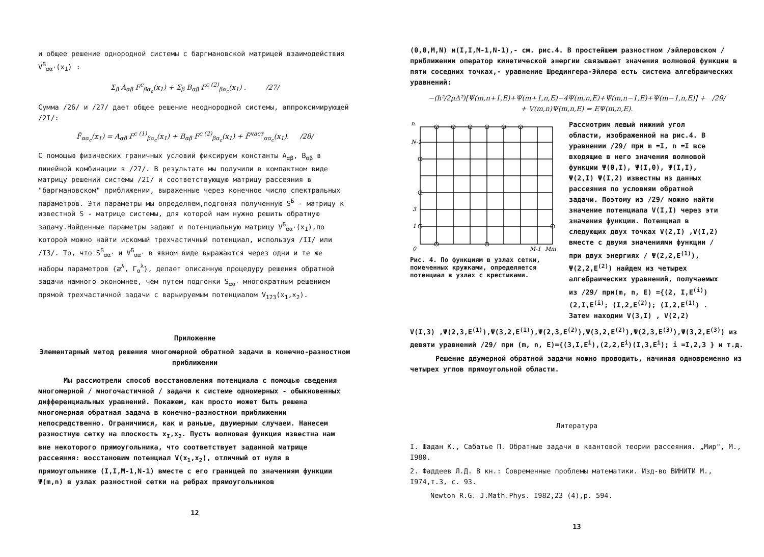и общее решение однородной системы с баргмановской матрицей взаимодействия V<sup>Б</sup><sub>αα'</sub>(x<sub>1</sub>) :
Σ<sub>β</sub> A<sub>αβ</sub> F<sup>c</sup><sub>βα<sub>c</sub></sub>(x<sub>1</sub>) + Σ<sub>β</sub> B<sub>αβ</sub> F<sup>c (2)</sup><sub>βα<sub>c</sub></sub>(x<sub>1</sub>) . /27/
Сумма /26/ и /27/ дает общее решение неоднородной системы, аппроксимирующей /2I/:
F̃<sub>αα<sub>c</sub></sub>(x<sub>1</sub>) = A<sub>αβ</sub> F<sup>c (1)</sup><sub>βα<sub>c</sub></sub>(x<sub>1</sub>) + B<sub>αβ</sub> F<sup>c (2)</sup><sub>βα<sub>c</sub></sub>(x<sub>1</sub>) + F̃<sup>част</sup><sub>αα<sub>c</sub></sub>(x<sub>1</sub>). /28/
С помощью физических граничных условий фиксируем константы A<sub>αβ</sub>, B<sub>αβ</sub> в линейной комбинации в /27/. В результате мы получили в компактном виде матрицу решений системы /2I/ и соответствующую матрицу рассеяния в "баргмановском" приближении, выраженные через конечное число спектральных параметров. Эти параметры мы определяем,подгоняя полученную S<sup>Б</sup> - матрицу к известной S - матрице системы, для которой нам нужно решить обратную задачу.Найденные параметры задают и потенциальную матрицу V<sup>Б</sup><sub>αα'</sub>(x<sub>1</sub>),по которой можно найти искомый трехчастичный потенциал, используя /II/ или /I3/. То, что S<sup>Б</sup><sub>αα'</sub> и V<sup>Б</sup><sub>αα'</sub> в явном виде выражаются через одни и те же наборы параметров {æ<sup>λ</sup>, Γ<sub>α</sub><sup>λ</sup>}, делает описанную процедуру решения обратной задачи намного экономнее, чем путем подгонки S<sub>αα'</sub> многократным решением прямой трехчастичной задачи с варьируемым потенциалом V<sub>123</sub>(x<sub>1</sub>,x<sub>2</sub>).
Приложение
Элементарный метод решения многомерной обратной задачи в конечно-разностном приближении
Мы рассмотрели способ восстановления потенциала с помощью сведения многомерной / многочастичной / задачи к системе одномерных - обыкновенных дифференциальных уравнений. Покажем, как просто может быть решена многомерная обратная задача в конечно-разностном приближении непосредственно. Ограничимся, как и раньше, двумерным случаем. Нанесем разностную сетку на плоскость x<sub>I</sub>,x<sub>2</sub>. Пусть волновая функция известна нам вне некоторого прямоугольника, что соответствует заданной матрице рассеяния: восстановим потенциал V(x<sub>1</sub>,x<sub>2</sub>), отличный от нуля в прямоугольнике (I,I,M-1,N-1) вместе с его границей по значениям функции Ψ(m,n) в узлах разностной сетки на ребрах прямоугольников
12
(0,0,M,N) и(I,I,M-1,N-1),- см. рис.4. В простейшем разностном /эйлеровском / приближении оператор кинетической энергии связывает значения волновой функции в пяти соседних точках,- уравнение Шредингера-Эйлера есть система алгебраических уравнений:
−(ħ²/2μΔ²)[Ψ(m,n+1,E)+Ψ(m+1,n,E)−4Ψ(m,n,E)+Ψ(m,n−1,E)+Ψ(m−1,n,E)] + /29/
+ V(m,n)Ψ(m,n,E) = EΨ(m,n,E).
n
N-1
3
1
0
M-1
Mm
Рис. 4. По функциям в узлах сетки, помеченных кружками, определяется потенциал в узлах с крестиками.
Рассмотрим левый нижний угол области, изображенной на рис.4. В уравнении /29/ при m =I, n =I все входящие в него значения волновой функции Ψ(0,I), Ψ(I,0), Ψ(I,I), Ψ(2,I) Ψ(I,2) известны из данных рассеяния по условиям обратной задачи. Поэтому из /29/ можно найти значение потенциала V(I,I) через эти значения функции. Потенциал в следующих двух точках V(2,I) ,V(I,2) вместе с двумя значениями функции / при двух энергиях / Ψ(2,2,E<sup>(1)</sup>), Ψ(2,2,E<sup>(2)</sup>) найдем из четырех алгебраических уравнений, получаемых из /29/ при(m, n, E) ={(2, I,E<sup>(i)</sup>) (2,I,E<sup>(i)</sup>; (I,2,E<sup>(2)</sup>); (I,2,E<sup>(1)</sup>) . Затем находим V(3,I) , V(2,2)
V(I,3) ,Ψ(2,3,E<sup>(1)</sup>),Ψ(3,2,E<sup>(1)</sup>),Ψ(2,3,E<sup>(2)</sup>),Ψ(3,2,E<sup>(2)</sup>),Ψ(2,3,E<sup>(3)</sup>),Ψ(3,2,E<sup>(3)</sup>) из девяти уравнений /29/ при (m, n, E)={(3,I,E<sup>i</sup>),(2,2,E<sup>i</sup>)(I,3,E<sup>i</sup>); i =I,2,3 } и т.д.
Решение двумерной обратной задачи можно проводить, начиная одновременно из четырех углов прямоугольной области.
Литература
I. Шадан К., Сабатье П. Обратные задачи в квантовой теории рассеяния. „Мир", М., I980.
2. Фаддеев Л.Д. В кн.: Современные проблемы математики. Изд-во ВИНИТИ М., I974,т.3, с. 93.
Newton R.G. J.Math.Phys. I982,23 (4),p. 594.
13